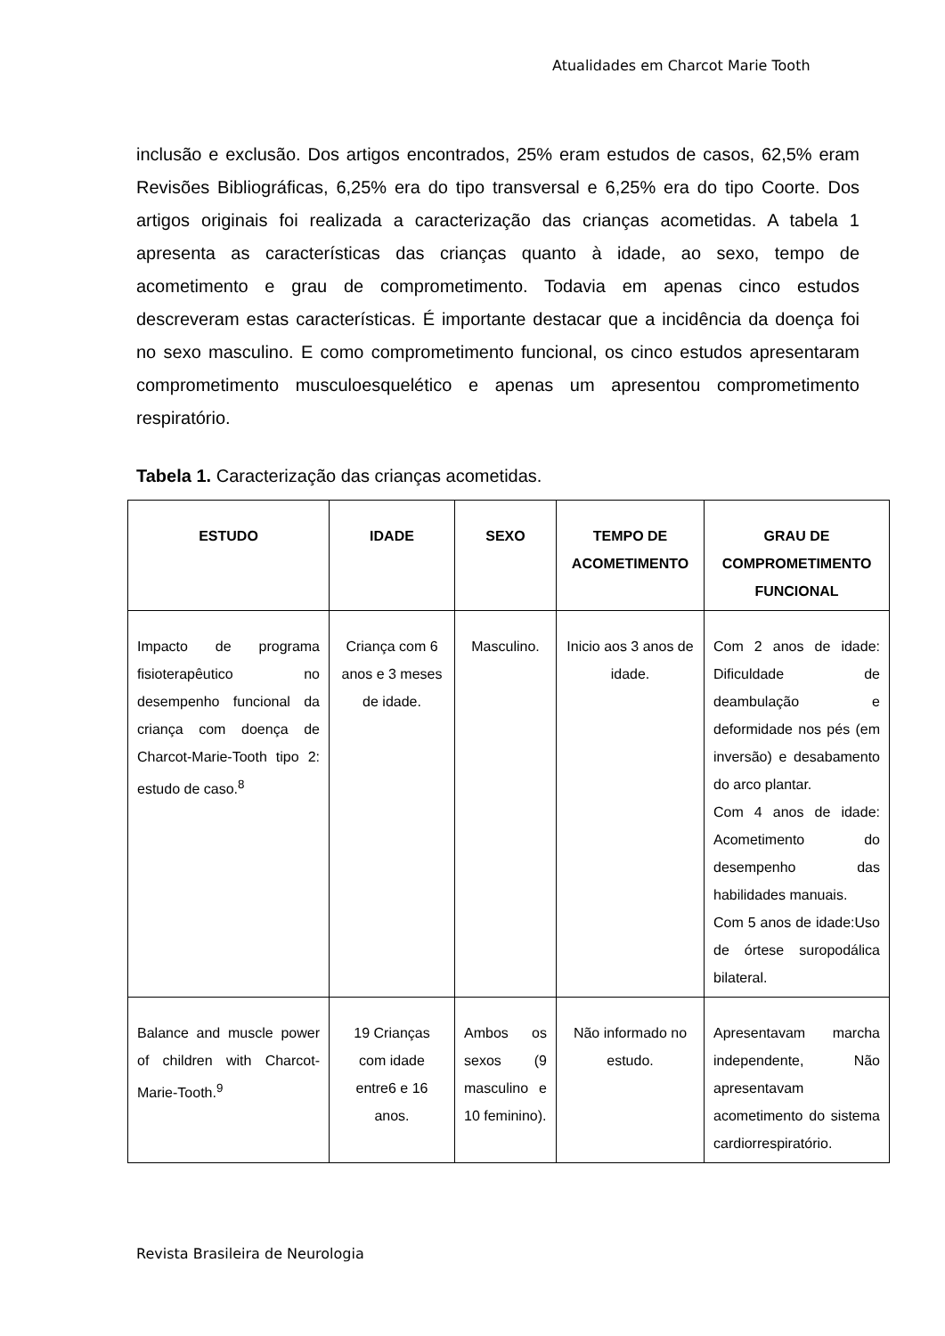Atualidades em Charcot Marie Tooth
inclusão e exclusão. Dos artigos encontrados, 25% eram estudos de casos, 62,5% eram Revisões Bibliográficas, 6,25% era do tipo transversal e 6,25% era do tipo Coorte. Dos artigos originais foi realizada a caracterização das crianças acometidas. A tabela 1 apresenta as características das crianças quanto à idade, ao sexo, tempo de acometimento e grau de comprometimento. Todavia em apenas cinco estudos descreveram estas características. É importante destacar que a incidência da doença foi no sexo masculino. E como comprometimento funcional, os cinco estudos apresentaram comprometimento musculoesquelético e apenas um apresentou comprometimento respiratório.
Tabela 1. Caracterização das crianças acometidas.
| ESTUDO | IDADE | SEXO | TEMPO DE ACOMETIMENTO | GRAU DE COMPROMETIMENTO FUNCIONAL |
| --- | --- | --- | --- | --- |
| Impacto de programa fisioterapêutico no desempenho funcional da criança com doença de Charcot-Marie-Tooth tipo 2: estudo de caso.<sup>8</sup> | Criança com 6 anos e 3 meses de idade. | Masculino. | Inicio aos 3 anos de idade. | Com 2 anos de idade: Dificuldade de deambulação e deformidade nos pés (em inversão) e desabamento do arco plantar. Com 4 anos de idade: Acometimento do desempenho das habilidades manuais. Com 5 anos de idade:Uso de órtese suropodálica bilateral. |
| Balance and muscle power of children with Charcot-Marie-Tooth.<sup>9</sup> | 19 Crianças com idade entre6 e 16 anos. | Ambos os sexos (9 masculino e 10 feminino). | Não informado no estudo. | Apresentavam marcha independente, Não apresentavam acometimento do sistema cardiorrespiratório. |
Revista Brasileira de Neurologia